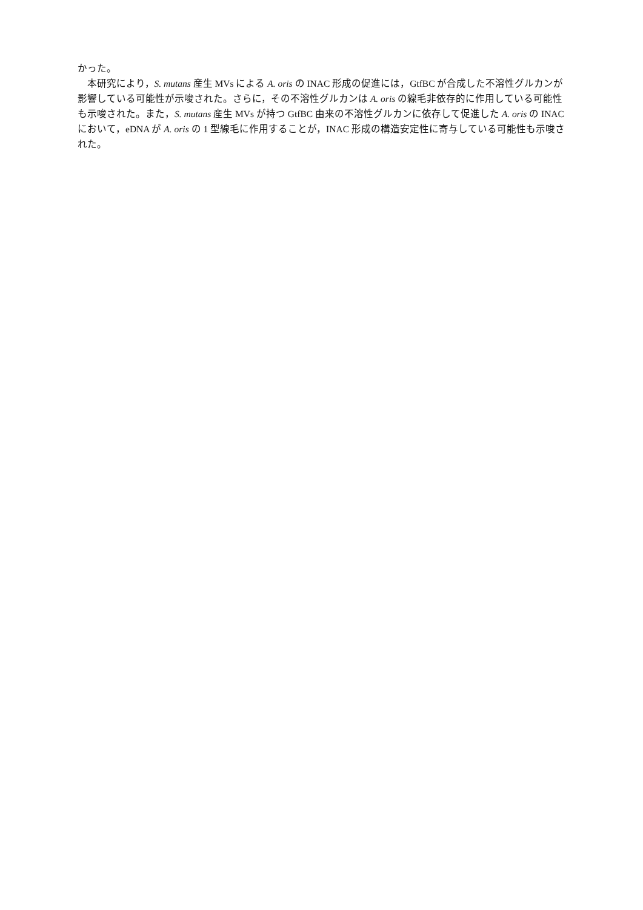かった。
本研究により，S. mutans 産生 MVs による A. oris の INAC 形成の促進には，GtfBC が合成した不溶性グルカンが影響している可能性が示唆された。さらに，その不溶性グルカンは A. oris の線毛非依存的に作用している可能性も示唆された。また，S. mutans 産生 MVs が持つ GtfBC 由来の不溶性グルカンに依存して促進した A. oris の INAC において，eDNA が A. oris の 1 型線毛に作用することが，INAC 形成の構造安定性に寄与している可能性も示唆された。